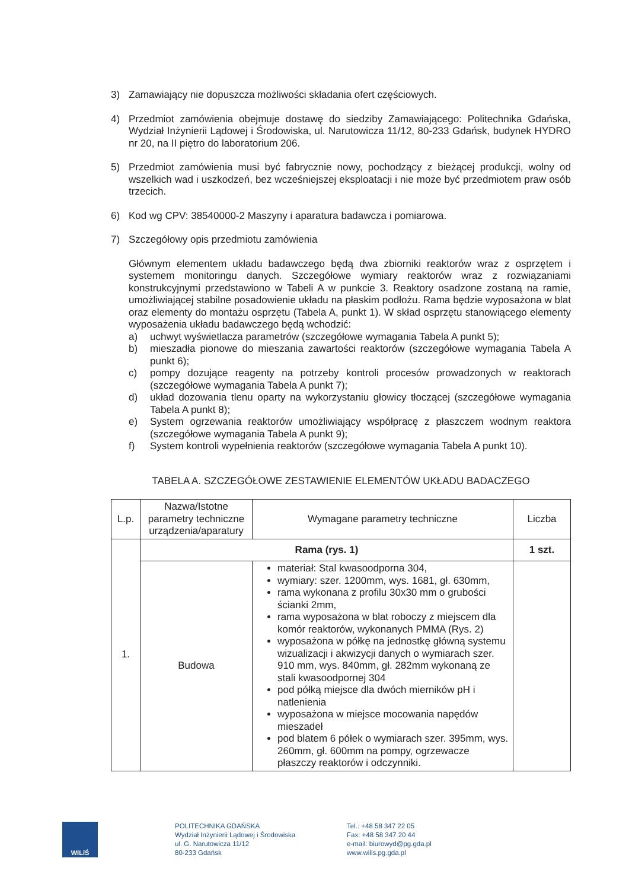3) Zamawiający nie dopuszcza możliwości składania ofert częściowych.
4) Przedmiot zamówienia obejmuje dostawę do siedziby Zamawiającego: Politechnika Gdańska, Wydział Inżynierii Lądowej i Środowiska, ul. Narutowicza 11/12, 80-233 Gdańsk, budynek HYDRO nr 20, na II piętro do laboratorium 206.
5) Przedmiot zamówienia musi być fabrycznie nowy, pochodzący z bieżącej produkcji, wolny od wszelkich wad i uszkodzeń, bez wcześniejszej eksploatacji i nie może być przedmiotem praw osób trzecich.
6) Kod wg CPV: 38540000-2 Maszyny i aparatura badawcza i pomiarowa.
7) Szczegółowy opis przedmiotu zamówienia
Głównym elementem układu badawczego będą dwa zbiorniki reaktorów wraz z osprzętem i systemem monitoringu danych. Szczegółowe wymiary reaktorów wraz z rozwiązaniami konstrukcyjnymi przedstawiono w Tabeli A w punkcie 3. Reaktory osadzone zostaną na ramie, umożliwiającej stabilne posadowienie układu na płaskim podłożu. Rama będzie wyposażona w blat oraz elementy do montażu osprzętu (Tabela A, punkt 1). W skład osprzętu stanowiącego elementy wyposażenia układu badawczego będą wchodzić:
a) uchwyt wyświetlacza parametrów (szczegółowe wymagania Tabela A punkt 5);
b) mieszadła pionowe do mieszania zawartości reaktorów (szczegółowe wymagania Tabela A punkt 6);
c) pompy dozujące reagenty na potrzeby kontroli procesów prowadzonych w reaktorach (szczegółowe wymagania Tabela A punkt 7);
d) układ dozowania tlenu oparty na wykorzystaniu głowicy tłoczącej (szczegółowe wymagania Tabela A punkt 8);
e) System ogrzewania reaktorów umożliwiający współpracę z płaszczem wodnym reaktora (szczegółowe wymagania Tabela A punkt 9);
f) System kontroli wypełnienia reaktorów (szczegółowe wymagania Tabela A punkt 10).
TABELA A. SZCZEGÓŁOWE ZESTAWIENIE ELEMENTÓW UKŁADU BADACZEGO
| L.p. | Nazwa/Istotne parametry techniczne urządzenia/aparatury | Wymagane parametry techniczne | Liczba |
| --- | --- | --- | --- |
| 1. | Rama (rys. 1) | | 1 szt. |
| | Budowa | materiał: Stal kwasoodporna 304, wymiary: szer. 1200mm, wys. 1681, gł. 630mm, rama wykonana z profilu 30x30 mm o grubości ścianki 2mm, rama wyposażona w blat roboczy z miejscem dla komór reaktorów, wykonanych PMMA (Rys. 2) wyposażona w półkę na jednostkę główną systemu wizualizacji i akwizycji danych o wymiarach szer. 910 mm, wys. 840mm, gł. 282mm wykonaną ze stali kwasoodpornej 304 pod półką miejsce dla dwóch mierników pH i natlenienia wyposażona w miejsce mocowania napędów mieszadeł pod blatem 6 półek o wymiarach szer. 395mm, wys. 260mm, gł. 600mm na pompy, ogrzewacze płaszczy reaktorów i odczynniki. | |
WILiŚ
POLITECHNIKA GDAŃSKA
Wydział Inżynierii Lądowej i Środowiska
ul. G. Narutowicza 11/12
80-233 Gdańsk
Tel.: +48 58 347 22 05
Fax: +48 58 347 20 44
e-mail: biurowyd@pg.gda.pl
www.wilis.pg.gda.pl